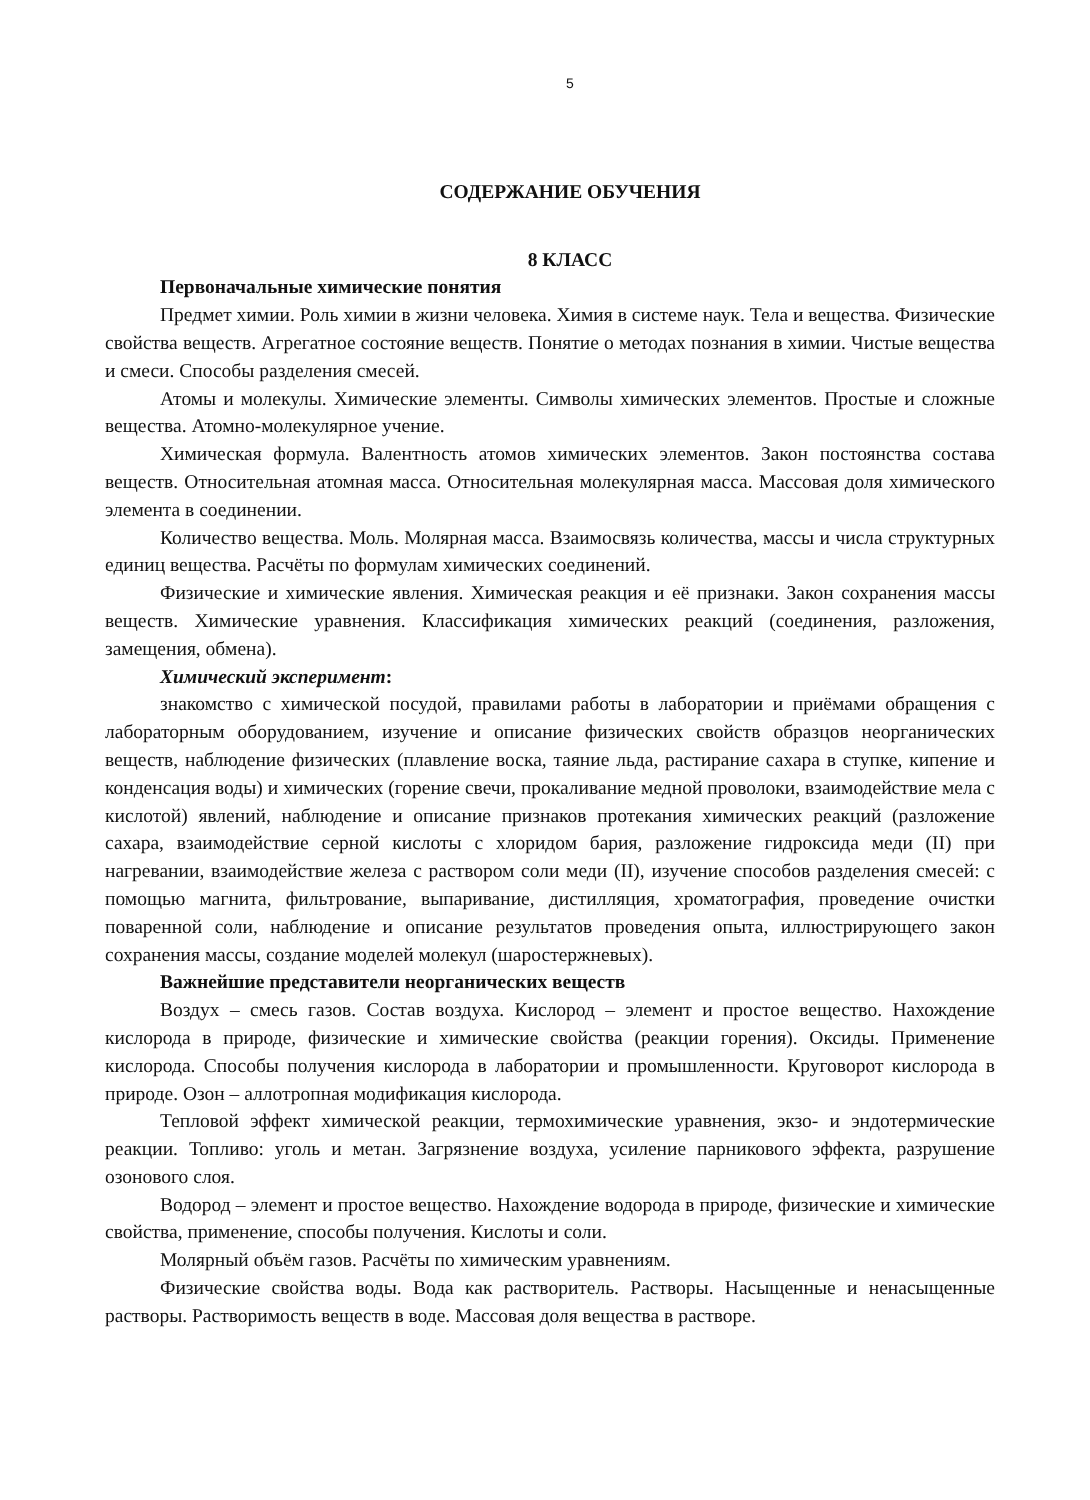5
СОДЕРЖАНИЕ ОБУЧЕНИЯ
8 КЛАСС
Первоначальные химические понятия
Предмет химии. Роль химии в жизни человека. Химия в системе наук. Тела и вещества. Физические свойства веществ. Агрегатное состояние веществ. Понятие о методах познания в химии. Чистые вещества и смеси. Способы разделения смесей.
Атомы и молекулы. Химические элементы. Символы химических элементов. Простые и сложные вещества. Атомно-молекулярное учение.
Химическая формула. Валентность атомов химических элементов. Закон постоянства состава веществ. Относительная атомная масса. Относительная молекулярная масса. Массовая доля химического элемента в соединении.
Количество вещества. Моль. Молярная масса. Взаимосвязь количества, массы и числа структурных единиц вещества. Расчёты по формулам химических соединений.
Физические и химические явления. Химическая реакция и её признаки. Закон сохранения массы веществ. Химические уравнения. Классификация химических реакций (соединения, разложения, замещения, обмена).
Химический эксперимент:
знакомство с химической посудой, правилами работы в лаборатории и приёмами обращения с лабораторным оборудованием, изучение и описание физических свойств образцов неорганических веществ, наблюдение физических (плавление воска, таяние льда, растирание сахара в ступке, кипение и конденсация воды) и химических (горение свечи, прокаливание медной проволоки, взаимодействие мела с кислотой) явлений, наблюдение и описание признаков протекания химических реакций (разложение сахара, взаимодействие серной кислоты с хлоридом бария, разложение гидроксида меди (II) при нагревании, взаимодействие железа с раствором соли меди (II), изучение способов разделения смесей: с помощью магнита, фильтрование, выпаривание, дистилляция, хроматография, проведение очистки поваренной соли, наблюдение и описание результатов проведения опыта, иллюстрирующего закон сохранения массы, создание моделей молекул (шаростержневых).
Важнейшие представители неорганических веществ
Воздух – смесь газов. Состав воздуха. Кислород – элемент и простое вещество. Нахождение кислорода в природе, физические и химические свойства (реакции горения). Оксиды. Применение кислорода. Способы получения кислорода в лаборатории и промышленности. Круговорот кислорода в природе. Озон – аллотропная модификация кислорода.
Тепловой эффект химической реакции, термохимические уравнения, экзо- и эндотермические реакции. Топливо: уголь и метан. Загрязнение воздуха, усиление парникового эффекта, разрушение озонового слоя.
Водород – элемент и простое вещество. Нахождение водорода в природе, физические и химические свойства, применение, способы получения. Кислоты и соли.
Молярный объём газов. Расчёты по химическим уравнениям.
Физические свойства воды. Вода как растворитель. Растворы. Насыщенные и ненасыщенные растворы. Растворимость веществ в воде. Массовая доля вещества в растворе.